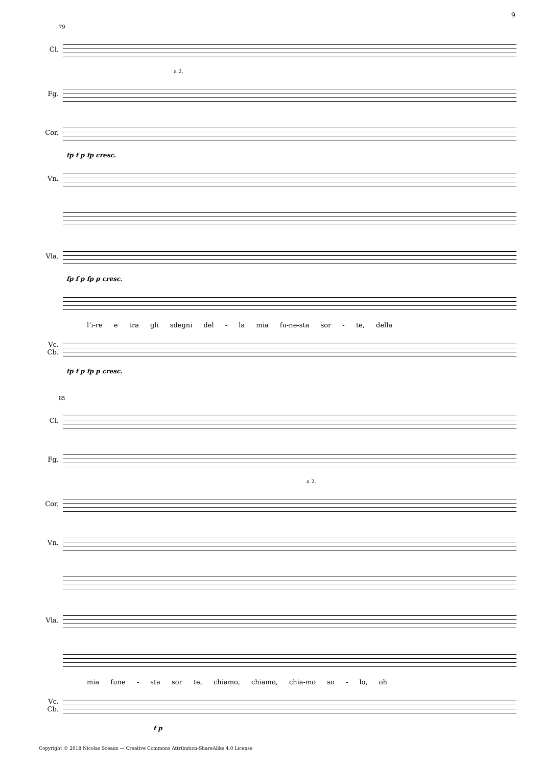9
79
Cl.
a 2.
Fg.
Cor.
fp f p fp cresc.
Vn.
Vla.
fp f p fp p cresc.
l’i-re e tra gli sdegni del - la mia fu-ne-sta sor - te, della
Vc.
Cb.
fp f p fp p cresc.
85
Cl.
Fg.
a 2.
Cor.
Vn.
Vla.
mia fune - sta sor te, chiamo, chiamo, chia-mo so - lo, oh
Vc.
Cb.
f p
Copyright © 2018 Nicolas Sceaux — Creative Commons Attribution-ShareAlike 4.0 License